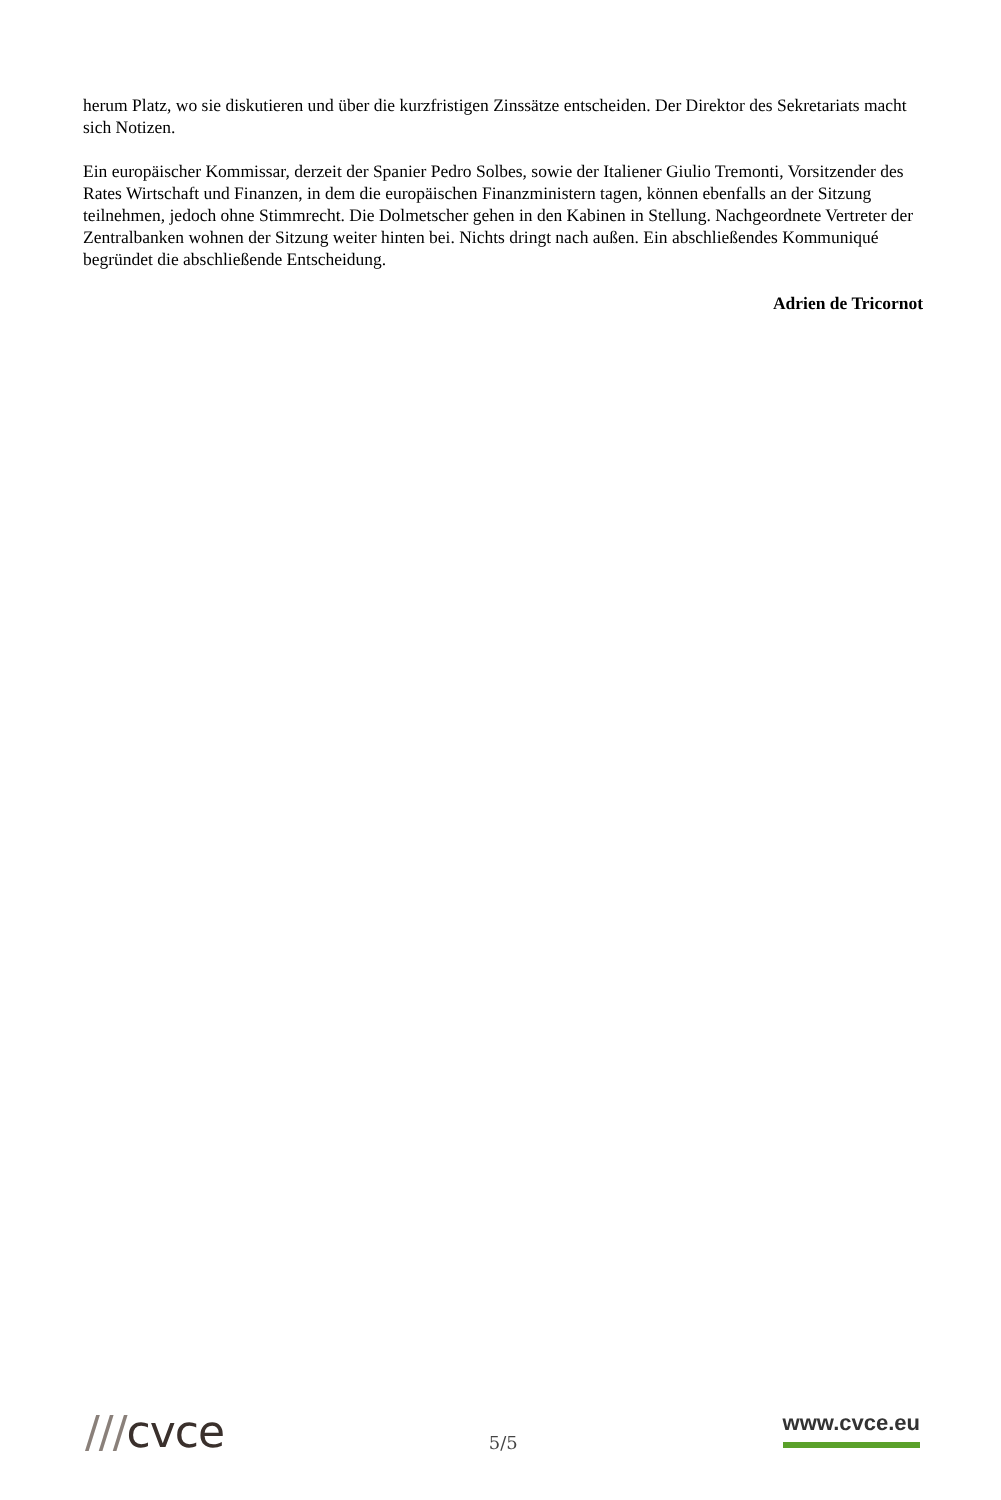herum Platz, wo sie diskutieren und über die kurzfristigen Zinssätze entscheiden. Der Direktor des Sekretariats macht sich Notizen.
Ein europäischer Kommissar, derzeit der Spanier Pedro Solbes, sowie der Italiener Giulio Tremonti, Vorsitzender des Rates Wirtschaft und Finanzen, in dem die europäischen Finanzministern tagen, können ebenfalls an der Sitzung teilnehmen, jedoch ohne Stimmrecht. Die Dolmetscher gehen in den Kabinen in Stellung. Nachgeordnete Vertreter der Zentralbanken wohnen der Sitzung weiter hinten bei. Nichts dringt nach außen. Ein abschließendes Kommuniqué begründet die abschließende Entscheidung.
Adrien de Tricornot
///cvce
5/5
www.cvce.eu